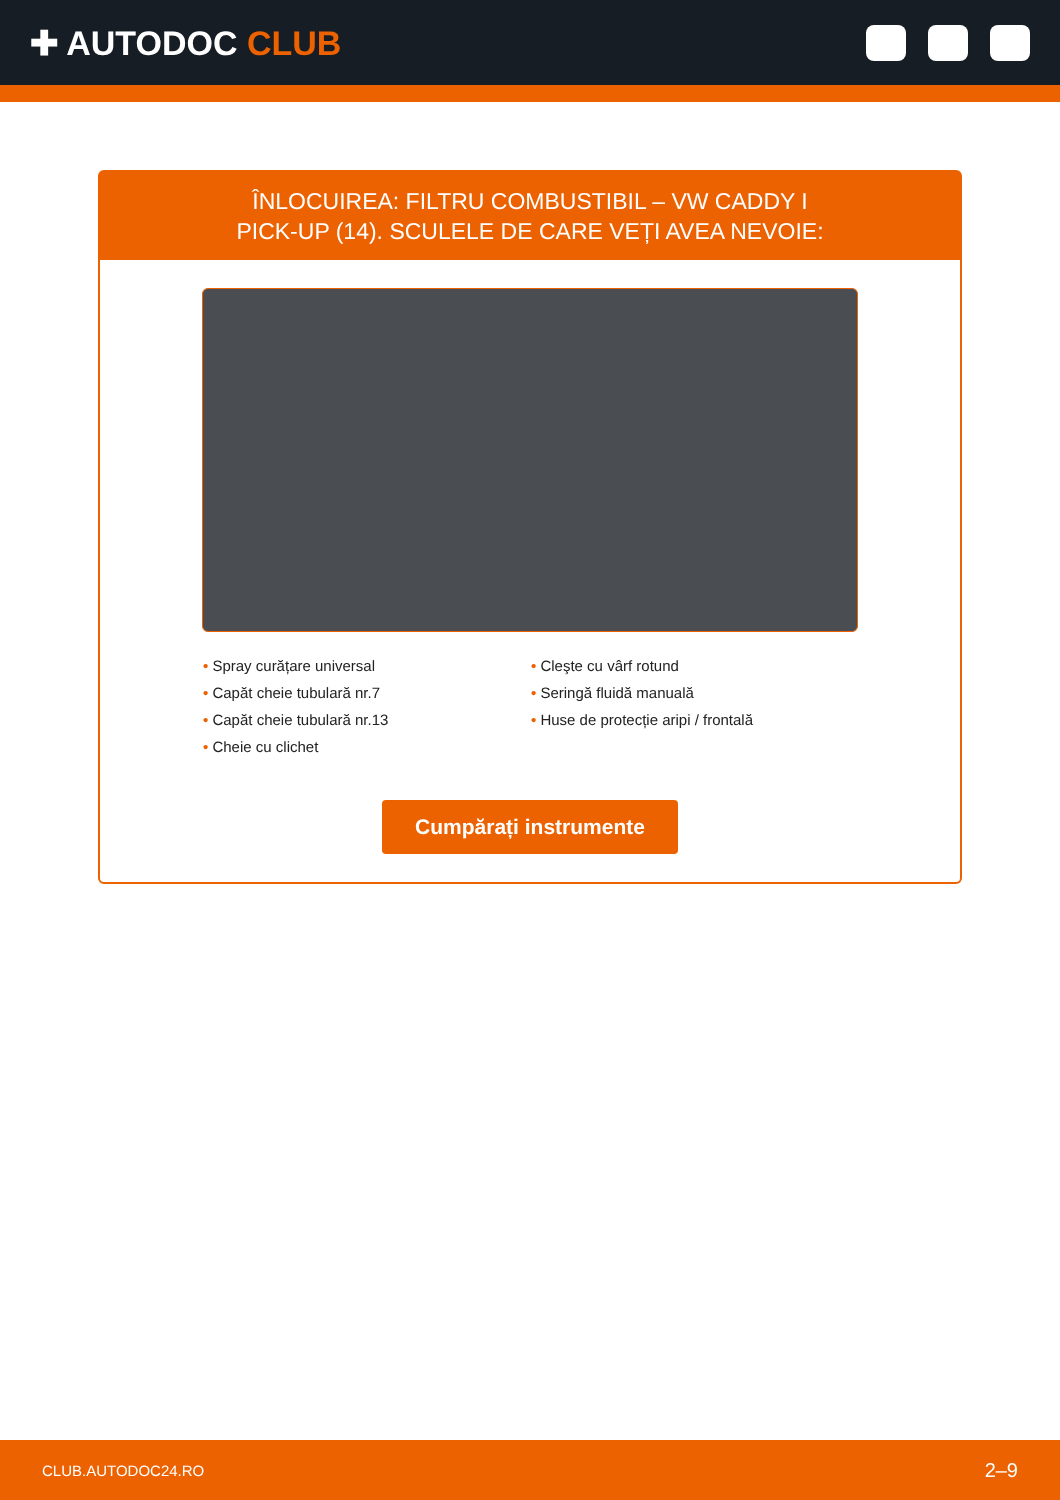✚ AUTODOC CLUB
ÎNLOCUIREA: FILTRU COMBUSTIBIL – VW CADDY I
PICK-UP (14). SCULELE DE CARE VEȚI AVEA NEVOIE:
• Spray curățare universal
• Capăt cheie tubulară nr.7
• Capăt cheie tubulară nr.13
• Cheie cu clichet
• Cleşte cu vârf rotund
• Seringă fluidă manuală
• Huse de protecție aripi / frontală
Cumpărați instrumente
CLUB.AUTODOC24.RO 2–9